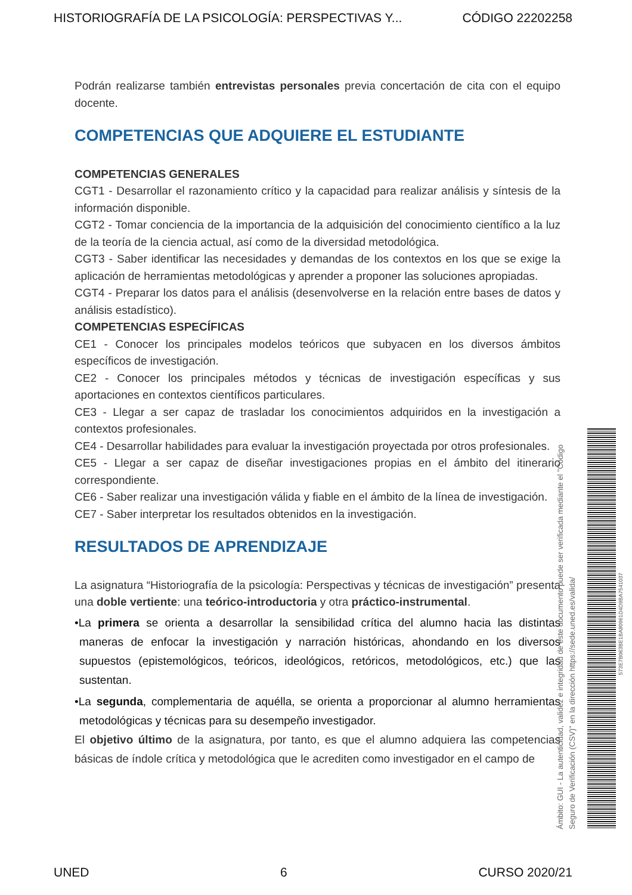HISTORIOGRAFÍA DE LA PSICOLOGÍA: PERSPECTIVAS Y... CÓDIGO 22202258
Podrán realizarse también entrevistas personales previa concertación de cita con el equipo docente.
COMPETENCIAS QUE ADQUIERE EL ESTUDIANTE
COMPETENCIAS GENERALES
CGT1 - Desarrollar el razonamiento crítico y la capacidad para realizar análisis y síntesis de la información disponible.
CGT2 - Tomar conciencia de la importancia de la adquisición del conocimiento científico a la luz de la teoría de la ciencia actual, así como de la diversidad metodológica.
CGT3 - Saber identificar las necesidades y demandas de los contextos en los que se exige la aplicación de herramientas metodológicas y aprender a proponer las soluciones apropiadas.
CGT4 - Preparar los datos para el análisis (desenvolverse en la relación entre bases de datos y análisis estadístico).
COMPETENCIAS ESPECÍFICAS
CE1 - Conocer los principales modelos teóricos que subyacen en los diversos ámbitos específicos de investigación.
CE2 - Conocer los principales métodos y técnicas de investigación específicas y sus aportaciones en contextos científicos particulares.
CE3 - Llegar a ser capaz de trasladar los conocimientos adquiridos en la investigación a contextos profesionales.
CE4 - Desarrollar habilidades para evaluar la investigación proyectada por otros profesionales.
CE5 - Llegar a ser capaz de diseñar investigaciones propias en el ámbito del itinerario correspondiente.
CE6 - Saber realizar una investigación válida y fiable en el ámbito de la línea de investigación.
CE7 - Saber interpretar los resultados obtenidos en la investigación.
RESULTADOS DE APRENDIZAJE
La asignatura “Historiografía de la psicología: Perspectivas y técnicas de investigación” presenta una doble vertiente: una teórico-introductoria y otra práctico-instrumental.
•La primera se orienta a desarrollar la sensibilidad crítica del alumno hacia las distintas maneras de enfocar la investigación y narración históricas, ahondando en los diversos supuestos (epistemológicos, teóricos, ideológicos, retóricos, metodológicos, etc.) que las sustentan.
•La segunda, complementaria de aquélla, se orienta a proporcionar al alumno herramientas metodológicas y técnicas para su desempeño investigador.
El objetivo último de la asignatura, por tanto, es que el alumno adquiera las competencias básicas de índole crítica y metodológica que le acrediten como investigador en el campo de
Ámbito: GUI - La autenticidad, validez e integridad de este documento puede ser verificada mediante el "Código Seguro de Verificación (CSV)" en la dirección https://sede.uned.es/valida/
573E7B063BE1BA80961D4D9BA7541037
UNED 6 CURSO 2020/21